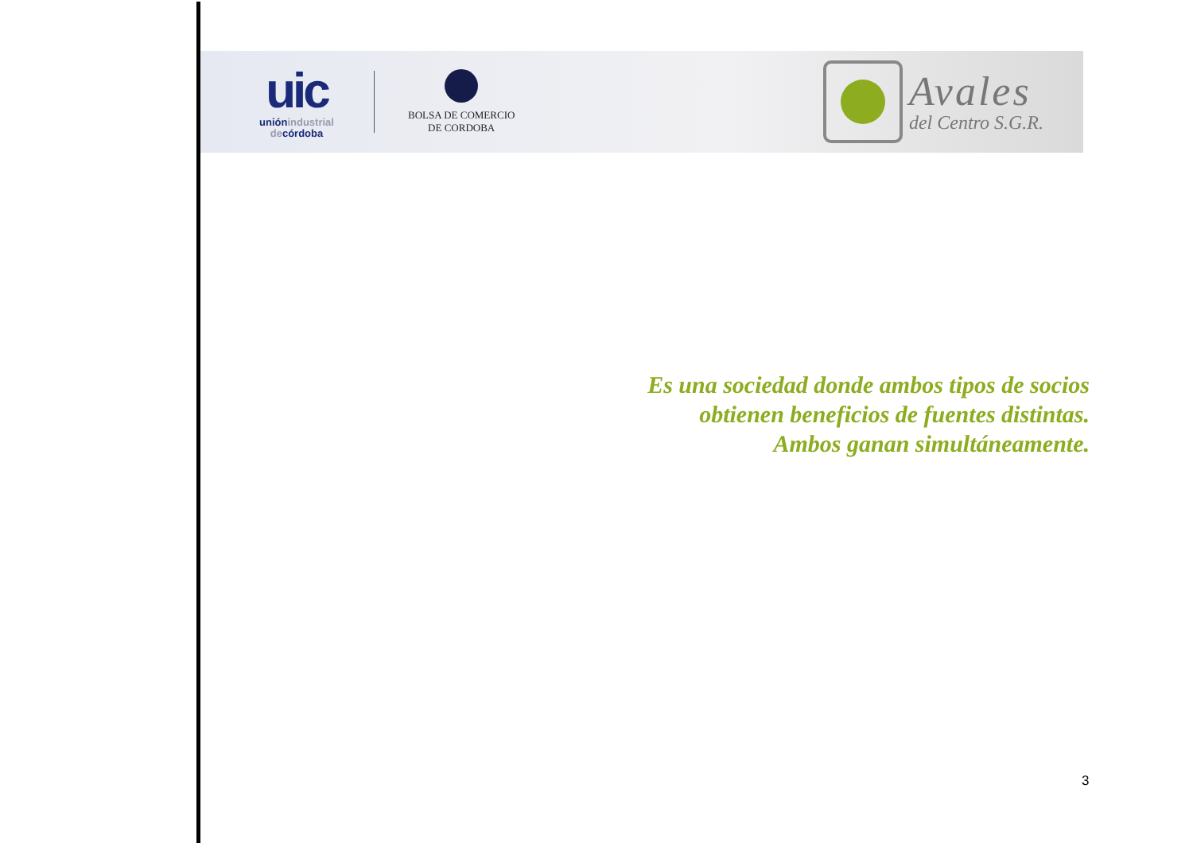uic
uniónindustrial
decórdoba
BOLSA DE COMERCIO
DE CORDOBA
Avales
del Centro S.G.R.
Es una sociedad donde ambos tipos de socios
obtienen beneficios de fuentes distintas.
Ambos ganan simultáneamente.
3